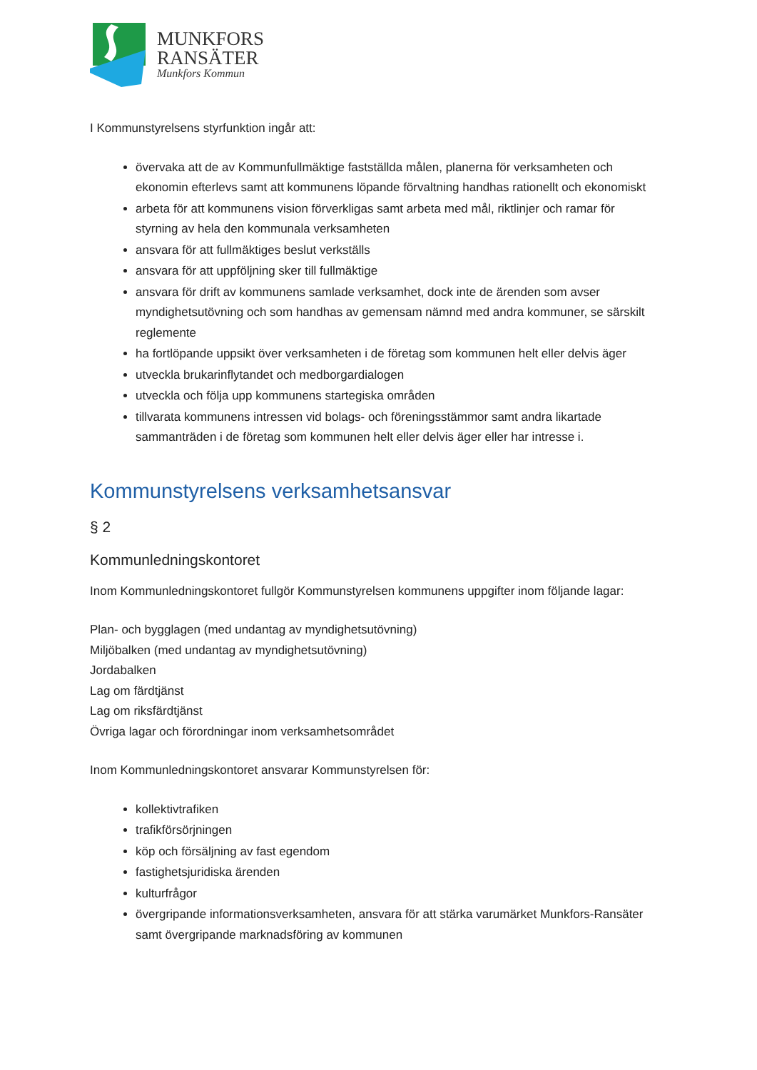MUNKFORS
RANSÄTER
Munkfors Kommun
I Kommunstyrelsens styrfunktion ingår att:
övervaka att de av Kommunfullmäktige fastställda målen, planerna för verksamheten och ekonomin efterlevs samt att kommunens löpande förvaltning handhas rationellt och ekonomiskt
arbeta för att kommunens vision förverkligas samt arbeta med mål, riktlinjer och ramar för styrning av hela den kommunala verksamheten
ansvara för att fullmäktiges beslut verkställs
ansvara för att uppföljning sker till fullmäktige
ansvara för drift av kommunens samlade verksamhet, dock inte de ärenden som avser myndighetsutövning och som handhas av gemensam nämnd med andra kommuner, se särskilt reglemente
ha fortlöpande uppsikt över verksamheten i de företag som kommunen helt eller delvis äger
utveckla brukarinflytandet och medborgardialogen
utveckla och följa upp kommunens startegiska områden
tillvarata kommunens intressen vid bolags- och föreningsstämmor samt andra likartade sammanträden i de företag som kommunen helt eller delvis äger eller har intresse i.
Kommunstyrelsens verksamhetsansvar
§ 2
Kommunledningskontoret
Inom Kommunledningskontoret fullgör Kommunstyrelsen kommunens uppgifter inom följande lagar:
Plan- och bygglagen (med undantag av myndighetsutövning)
Miljöbalken (med undantag av myndighetsutövning)
Jordabalken
Lag om färdtjänst
Lag om riksfärdtjänst
Övriga lagar och förordningar inom verksamhetsområdet
Inom Kommunledningskontoret ansvarar Kommunstyrelsen för:
kollektivtrafiken
trafikförsörjningen
köp och försäljning av fast egendom
fastighetsjuridiska ärenden
kulturfrågor
övergripande informationsverksamheten, ansvara för att stärka varumärket Munkfors-Ransäter samt övergripande marknadsföring av kommunen